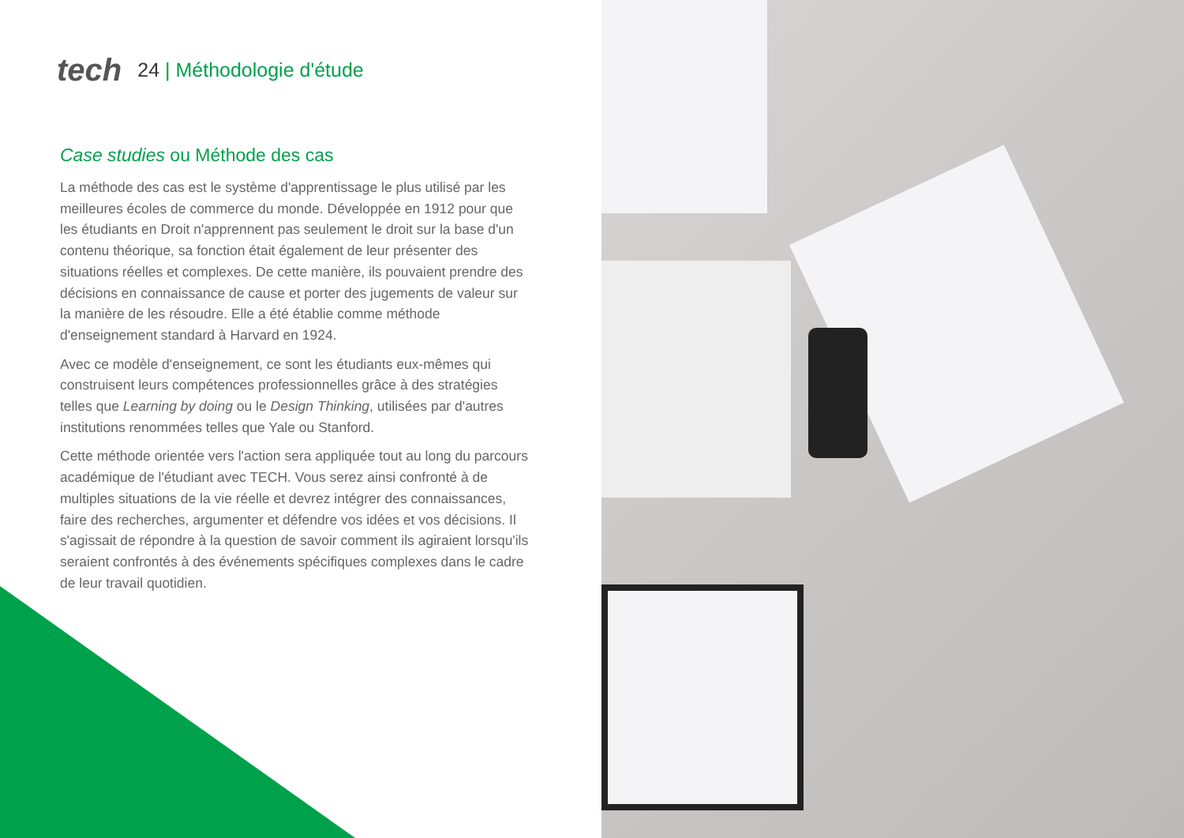tech 24 | Méthodologie d'étude
Case studies ou Méthode des cas
La méthode des cas est le système d'apprentissage le plus utilisé par les meilleures écoles de commerce du monde. Développée en 1912 pour que les étudiants en Droit n'apprennent pas seulement le droit sur la base d'un contenu théorique, sa fonction était également de leur présenter des situations réelles et complexes. De cette manière, ils pouvaient prendre des décisions en connaissance de cause et porter des jugements de valeur sur la manière de les résoudre. Elle a été établie comme méthode d'enseignement standard à Harvard en 1924.
Avec ce modèle d'enseignement, ce sont les étudiants eux-mêmes qui construisent leurs compétences professionnelles grâce à des stratégies telles que Learning by doing ou le Design Thinking, utilisées par d'autres institutions renommées telles que Yale ou Stanford.
Cette méthode orientée vers l'action sera appliquée tout au long du parcours académique de l'étudiant avec TECH. Vous serez ainsi confronté à de multiples situations de la vie réelle et devrez intégrer des connaissances, faire des recherches, argumenter et défendre vos idées et vos décisions. Il s'agissait de répondre à la question de savoir comment ils agiraient lorsqu'ils seraient confrontés à des événements spécifiques complexes dans le cadre de leur travail quotidien.